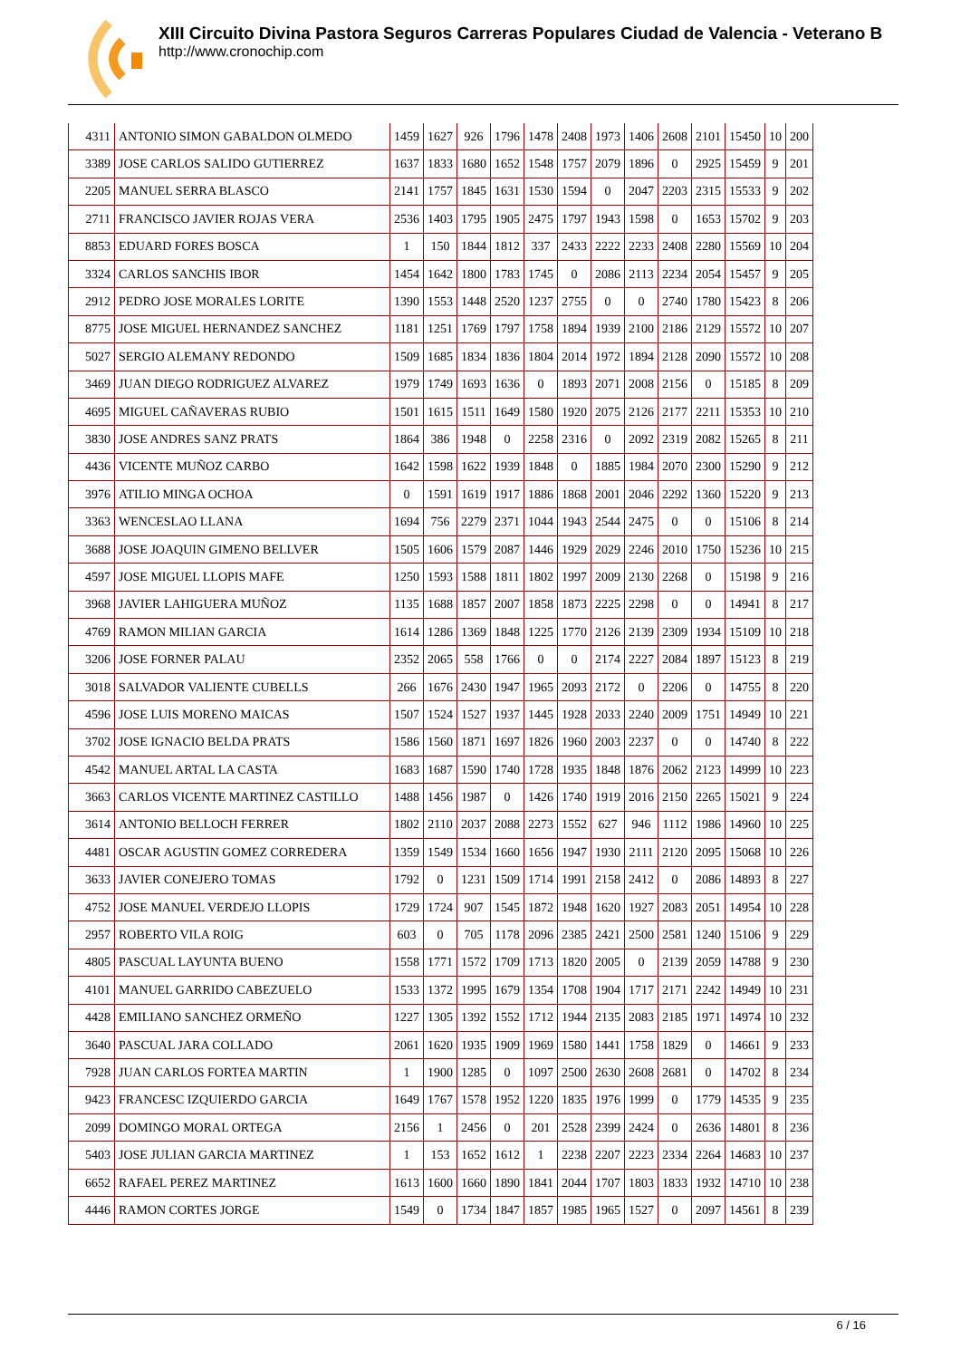XIII Circuito Divina Pastora Seguros Carreras Populares Ciudad de Valencia - Veterano B
http://www.cronochip.com
| 4311 | ANTONIO SIMON GABALDON OLMEDO | 1459 | 1627 | 926 | 1796 | 1478 | 2408 | 1973 | 1406 | 2608 | 2101 | 15450 | 10 | 200 |
| 3389 | JOSE CARLOS SALIDO GUTIERREZ | 1637 | 1833 | 1680 | 1652 | 1548 | 1757 | 2079 | 1896 | 0 | 2925 | 15459 | 9 | 201 |
| 2205 | MANUEL SERRA BLASCO | 2141 | 1757 | 1845 | 1631 | 1530 | 1594 | 0 | 2047 | 2203 | 2315 | 15533 | 9 | 202 |
| 2711 | FRANCISCO JAVIER ROJAS VERA | 2536 | 1403 | 1795 | 1905 | 2475 | 1797 | 1943 | 1598 | 0 | 1653 | 15702 | 9 | 203 |
| 8853 | EDUARD FORES BOSCA | 1 | 150 | 1844 | 1812 | 337 | 2433 | 2222 | 2233 | 2408 | 2280 | 15569 | 10 | 204 |
| 3324 | CARLOS SANCHIS IBOR | 1454 | 1642 | 1800 | 1783 | 1745 | 0 | 2086 | 2113 | 2234 | 2054 | 15457 | 9 | 205 |
| 2912 | PEDRO JOSE MORALES LORITE | 1390 | 1553 | 1448 | 2520 | 1237 | 2755 | 0 | 0 | 2740 | 1780 | 15423 | 8 | 206 |
| 8775 | JOSE MIGUEL HERNANDEZ SANCHEZ | 1181 | 1251 | 1769 | 1797 | 1758 | 1894 | 1939 | 2100 | 2186 | 2129 | 15572 | 10 | 207 |
| 5027 | SERGIO ALEMANY REDONDO | 1509 | 1685 | 1834 | 1836 | 1804 | 2014 | 1972 | 1894 | 2128 | 2090 | 15572 | 10 | 208 |
| 3469 | JUAN DIEGO RODRIGUEZ ALVAREZ | 1979 | 1749 | 1693 | 1636 | 0 | 1893 | 2071 | 2008 | 2156 | 0 | 15185 | 8 | 209 |
| 4695 | MIGUEL CAÑAVERAS RUBIO | 1501 | 1615 | 1511 | 1649 | 1580 | 1920 | 2075 | 2126 | 2177 | 2211 | 15353 | 10 | 210 |
| 3830 | JOSE ANDRES SANZ PRATS | 1864 | 386 | 1948 | 0 | 2258 | 2316 | 0 | 2092 | 2319 | 2082 | 15265 | 8 | 211 |
| 4436 | VICENTE MUÑOZ CARBO | 1642 | 1598 | 1622 | 1939 | 1848 | 0 | 1885 | 1984 | 2070 | 2300 | 15290 | 9 | 212 |
| 3976 | ATILIO MINGA OCHOA | 0 | 1591 | 1619 | 1917 | 1886 | 1868 | 2001 | 2046 | 2292 | 1360 | 15220 | 9 | 213 |
| 3363 | WENCESLAO LLANA | 1694 | 756 | 2279 | 2371 | 1044 | 1943 | 2544 | 2475 | 0 | 0 | 15106 | 8 | 214 |
| 3688 | JOSE JOAQUIN GIMENO BELLVER | 1505 | 1606 | 1579 | 2087 | 1446 | 1929 | 2029 | 2246 | 2010 | 1750 | 15236 | 10 | 215 |
| 4597 | JOSE MIGUEL LLOPIS MAFE | 1250 | 1593 | 1588 | 1811 | 1802 | 1997 | 2009 | 2130 | 2268 | 0 | 15198 | 9 | 216 |
| 3968 | JAVIER LAHIGUERA MUÑOZ | 1135 | 1688 | 1857 | 2007 | 1858 | 1873 | 2225 | 2298 | 0 | 0 | 14941 | 8 | 217 |
| 4769 | RAMON MILIAN GARCIA | 1614 | 1286 | 1369 | 1848 | 1225 | 1770 | 2126 | 2139 | 2309 | 1934 | 15109 | 10 | 218 |
| 3206 | JOSE FORNER PALAU | 2352 | 2065 | 558 | 1766 | 0 | 0 | 2174 | 2227 | 2084 | 1897 | 15123 | 8 | 219 |
| 3018 | SALVADOR VALIENTE CUBELLS | 266 | 1676 | 2430 | 1947 | 1965 | 2093 | 2172 | 0 | 2206 | 0 | 14755 | 8 | 220 |
| 4596 | JOSE LUIS MORENO MAICAS | 1507 | 1524 | 1527 | 1937 | 1445 | 1928 | 2033 | 2240 | 2009 | 1751 | 14949 | 10 | 221 |
| 3702 | JOSE IGNACIO BELDA PRATS | 1586 | 1560 | 1871 | 1697 | 1826 | 1960 | 2003 | 2237 | 0 | 0 | 14740 | 8 | 222 |
| 4542 | MANUEL ARTAL LA CASTA | 1683 | 1687 | 1590 | 1740 | 1728 | 1935 | 1848 | 1876 | 2062 | 2123 | 14999 | 10 | 223 |
| 3663 | CARLOS VICENTE MARTINEZ CASTILLO | 1488 | 1456 | 1987 | 0 | 1426 | 1740 | 1919 | 2016 | 2150 | 2265 | 15021 | 9 | 224 |
| 3614 | ANTONIO BELLOCH FERRER | 1802 | 2110 | 2037 | 2088 | 2273 | 1552 | 627 | 946 | 1112 | 1986 | 14960 | 10 | 225 |
| 4481 | OSCAR AGUSTIN GOMEZ CORREDERA | 1359 | 1549 | 1534 | 1660 | 1656 | 1947 | 1930 | 2111 | 2120 | 2095 | 15068 | 10 | 226 |
| 3633 | JAVIER CONEJERO TOMAS | 1792 | 0 | 1231 | 1509 | 1714 | 1991 | 2158 | 2412 | 0 | 2086 | 14893 | 8 | 227 |
| 4752 | JOSE MANUEL VERDEJO LLOPIS | 1729 | 1724 | 907 | 1545 | 1872 | 1948 | 1620 | 1927 | 2083 | 2051 | 14954 | 10 | 228 |
| 2957 | ROBERTO VILA ROIG | 603 | 0 | 705 | 1178 | 2096 | 2385 | 2421 | 2500 | 2581 | 1240 | 15106 | 9 | 229 |
| 4805 | PASCUAL LAYUNTA BUENO | 1558 | 1771 | 1572 | 1709 | 1713 | 1820 | 2005 | 0 | 2139 | 2059 | 14788 | 9 | 230 |
| 4101 | MANUEL GARRIDO CABEZUELO | 1533 | 1372 | 1995 | 1679 | 1354 | 1708 | 1904 | 1717 | 2171 | 2242 | 14949 | 10 | 231 |
| 4428 | EMILIANO SANCHEZ ORMEÑO | 1227 | 1305 | 1392 | 1552 | 1712 | 1944 | 2135 | 2083 | 2185 | 1971 | 14974 | 10 | 232 |
| 3640 | PASCUAL JARA COLLADO | 2061 | 1620 | 1935 | 1909 | 1969 | 1580 | 1441 | 1758 | 1829 | 0 | 14661 | 9 | 233 |
| 7928 | JUAN CARLOS FORTEA MARTIN | 1 | 1900 | 1285 | 0 | 1097 | 2500 | 2630 | 2608 | 2681 | 0 | 14702 | 8 | 234 |
| 9423 | FRANCESC IZQUIERDO GARCIA | 1649 | 1767 | 1578 | 1952 | 1220 | 1835 | 1976 | 1999 | 0 | 1779 | 14535 | 9 | 235 |
| 2099 | DOMINGO MORAL ORTEGA | 2156 | 1 | 2456 | 0 | 201 | 2528 | 2399 | 2424 | 0 | 2636 | 14801 | 8 | 236 |
| 5403 | JOSE JULIAN GARCIA MARTINEZ | 1 | 153 | 1652 | 1612 | 1 | 2238 | 2207 | 2223 | 2334 | 2264 | 14683 | 10 | 237 |
| 6652 | RAFAEL PEREZ MARTINEZ | 1613 | 1600 | 1660 | 1890 | 1841 | 2044 | 1707 | 1803 | 1833 | 1932 | 14710 | 10 | 238 |
| 4446 | RAMON CORTES JORGE | 1549 | 0 | 1734 | 1847 | 1857 | 1985 | 1965 | 1527 | 0 | 2097 | 14561 | 8 | 239 |
6 / 16